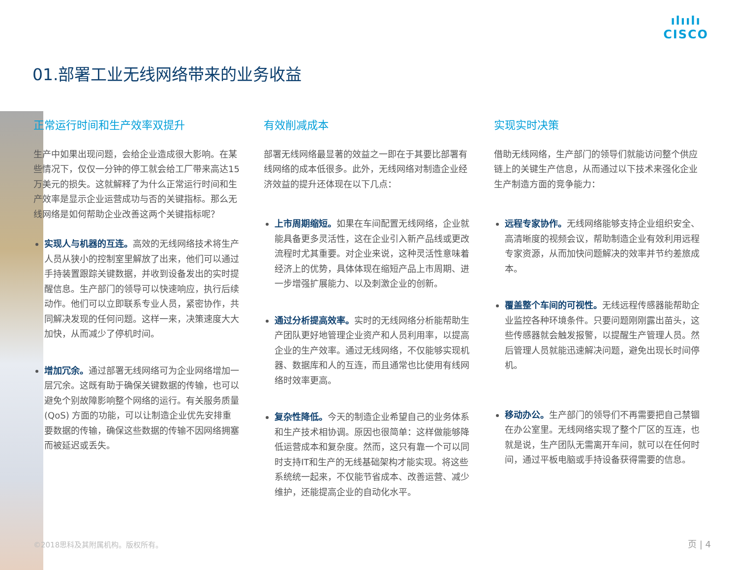ılıılı
CISCO
01.部署工业无线网络带来的业务收益
正常运行时间和生产效率双提升
生产中如果出现问题，会给企业造成很大影响。在某些情况下，仅仅一分钟的停工就会给工厂带来高达15 万美元的损失。这就解释了为什么正常运行时间和生产效率是显示企业运营成功与否的关键指标。那么无线网络是如何帮助企业改善这两个关键指标呢？
实现人与机器的互连。高效的无线网络技术将生产人员从狭小的控制室里解放了出来，他们可以通过手持装置跟踪关键数据，并收到设备发出的实时提醒信息。生产部门的领导可以快速响应，执行后续动作。他们可以立即联系专业人员，紧密协作，共同解决发现的任何问题。这样一来，决策速度大大加快，从而减少了停机时间。
增加冗余。通过部署无线网络可为企业网络增加一层冗余。这既有助于确保关键数据的传输，也可以避免个别故障影响整个网络的运行。有关服务质量 (QoS) 方面的功能，可以让制造企业优先安排重要数据的传输，确保这些数据的传输不因网络拥塞而被延迟或丢失。
有效削减成本
部署无线网络最显著的效益之一即在于其要比部署有线网络的成本低很多。此外，无线网络对制造企业经济效益的提升还体现在以下几点：
上市周期缩短。如果在车间配置无线网络，企业就能具备更多灵活性，这在企业引入新产品线或更改流程时尤其重要。对企业来说，这种灵活性意味着经济上的优势，具体体现在缩短产品上市周期、进一步增强扩展能力、以及刺激企业的创新。
通过分析提高效率。实时的无线网络分析能帮助生产团队更好地管理企业资产和人员利用率，以提高企业的生产效率。通过无线网络，不仅能够实现机器、数据库和人的互连，而且通常也比使用有线网络时效率更高。
复杂性降低。今天的制造企业希望自己的业务体系和生产技术相协调。原因也很简单：这样做能够降低运营成本和复杂度。然而，这只有靠一个可以同时支持IT和生产的无线基础架构才能实现。将这些系统统一起来，不仅能节省成本、改善运营、减少维护，还能提高企业的自动化水平。
实现实时决策
借助无线网络，生产部门的领导们就能访问整个供应链上的关键生产信息，从而通过以下技术来强化企业生产制造方面的竞争能力：
远程专家协作。无线网络能够支持企业组织安全、高清晰度的视频会议，帮助制造企业有效利用远程专家资源，从而加快问题解决的效率并节约差旅成本。
覆盖整个车间的可视性。无线远程传感器能帮助企业监控各种环境条件。只要问题刚刚露出苗头，这些传感器就会触发报警，以提醒生产管理人员。然后管理人员就能迅速解决问题，避免出现长时间停机。
移动办公。生产部门的领导们不再需要把自己禁锢在办公室里。无线网络实现了整个厂区的互连，也就是说，生产团队无需离开车间，就可以在任何时间，通过平板电脑或手持设备获得需要的信息。
©2018思科及其附属机构。版权所有。 页 | 4